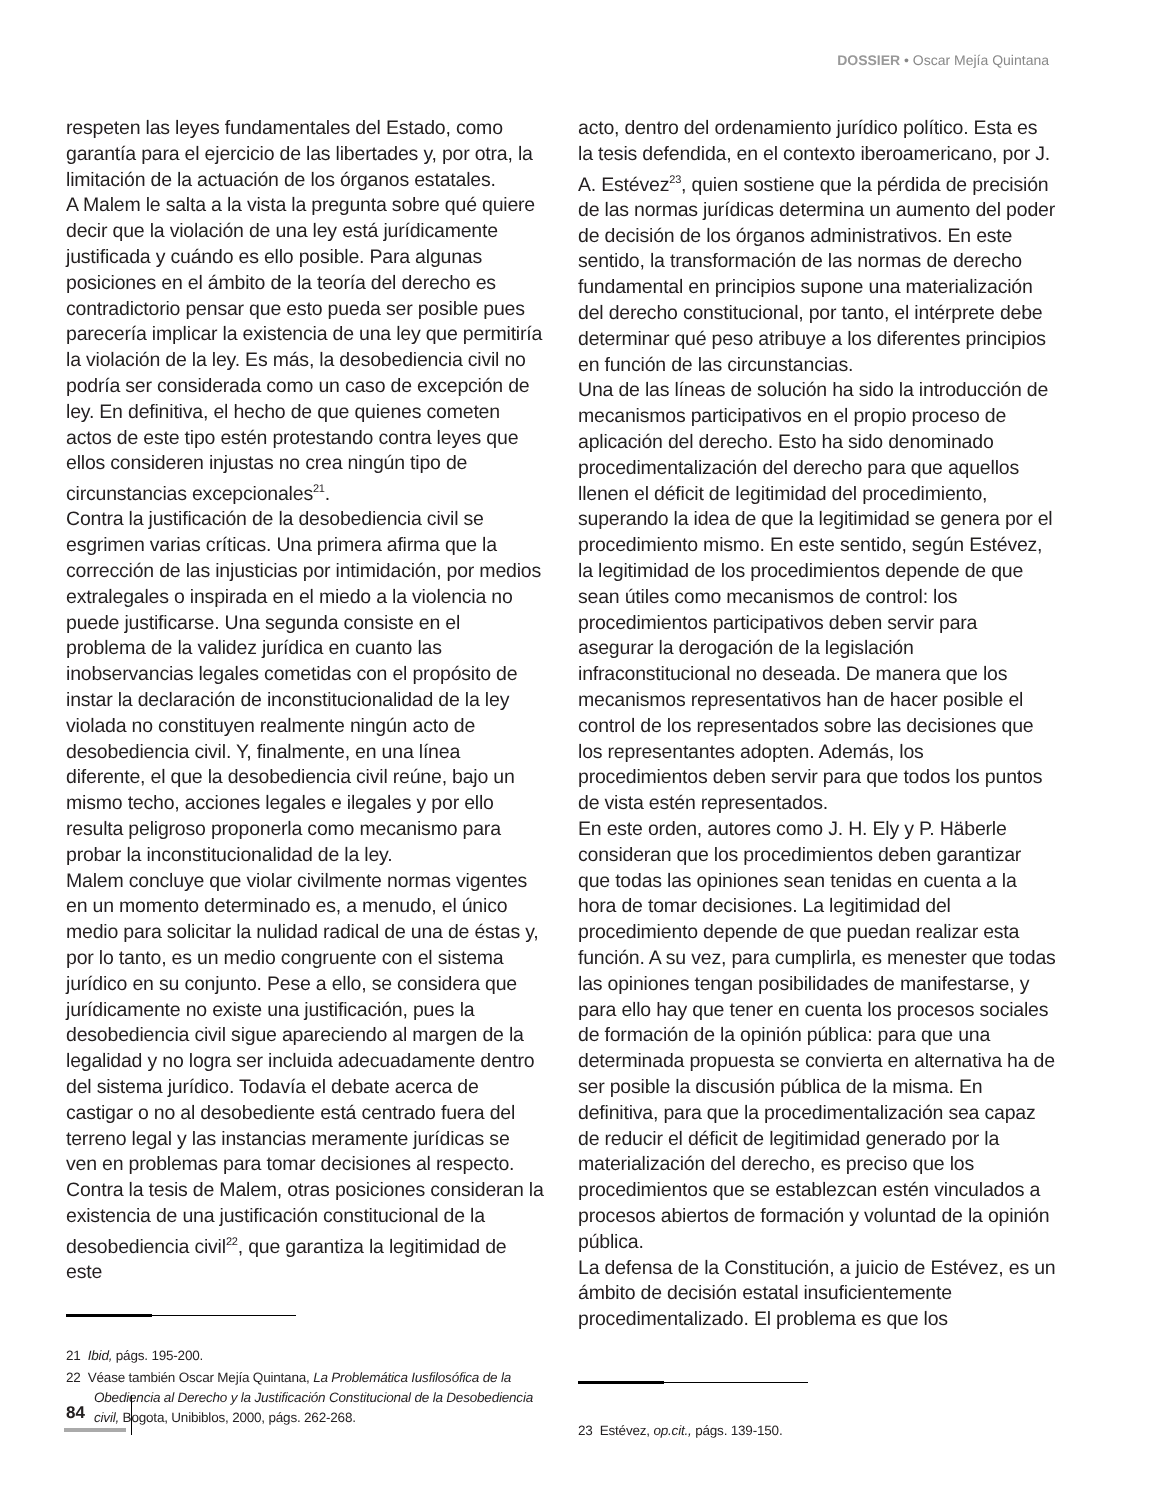DOSSIER • Oscar Mejía Quintana
respeten las leyes fundamentales del Estado, como garantía para el ejercicio de las libertades y, por otra, la limitación de la actuación de los órganos estatales.
A Malem le salta a la vista la pregunta sobre qué quiere decir que la violación de una ley está jurídicamente justificada y cuándo es ello posible. Para algunas posiciones en el ámbito de la teoría del derecho es contradictorio pensar que esto pueda ser posible pues parecería implicar la existencia de una ley que permitiría la violación de la ley. Es más, la desobediencia civil no podría ser considerada como un caso de excepción de ley. En definitiva, el hecho de que quienes cometen actos de este tipo estén protestando contra leyes que ellos consideren injustas no crea ningún tipo de circunstancias excepcionales<sup>21</sup>.
Contra la justificación de la desobediencia civil se esgrimen varias críticas. Una primera afirma que la corrección de las injusticias por intimidación, por medios extralegales o inspirada en el miedo a la violencia no puede justificarse. Una segunda consiste en el problema de la validez jurídica en cuanto las inobservancias legales cometidas con el propósito de instar la declaración de inconstitucionalidad de la ley violada no constituyen realmente ningún acto de desobediencia civil. Y, finalmente, en una línea diferente, el que la desobediencia civil reúne, bajo un mismo techo, acciones legales e ilegales y por ello resulta peligroso proponerla como mecanismo para probar la inconstitucionalidad de la ley.
Malem concluye que violar civilmente normas vigentes en un momento determinado es, a menudo, el único medio para solicitar la nulidad radical de una de éstas y, por lo tanto, es un medio congruente con el sistema jurídico en su conjunto. Pese a ello, se considera que jurídicamente no existe una justificación, pues la desobediencia civil sigue apareciendo al margen de la legalidad y no logra ser incluida adecuadamente dentro del sistema jurídico. Todavía el debate acerca de castigar o no al desobediente está centrado fuera del terreno legal y las instancias meramente jurídicas se ven en problemas para tomar decisiones al respecto.
Contra la tesis de Malem, otras posiciones consideran la existencia de una justificación constitucional de la desobediencia civil<sup>22</sup>, que garantiza la legitimidad de este
21 Ibid, págs. 195-200.
22 Véase también Oscar Mejía Quintana, La Problemática Iusfilosófica de la Obediencia al Derecho y la Justificación Constitucional de la Desobediencia civil, Bogota, Unibiblos, 2000, págs. 262-268.
acto, dentro del ordenamiento jurídico político. Esta es la tesis defendida, en el contexto iberoamericano, por J. A. Estévez<sup>23</sup>, quien sostiene que la pérdida de precisión de las normas jurídicas determina un aumento del poder de decisión de los órganos administrativos. En este sentido, la transformación de las normas de derecho fundamental en principios supone una materialización del derecho constitucional, por tanto, el intérprete debe determinar qué peso atribuye a los diferentes principios en función de las circunstancias.
Una de las líneas de solución ha sido la introducción de mecanismos participativos en el propio proceso de aplicación del derecho. Esto ha sido denominado procedimentalización del derecho para que aquellos llenen el déficit de legitimidad del procedimiento, superando la idea de que la legitimidad se genera por el procedimiento mismo. En este sentido, según Estévez, la legitimidad de los procedimientos depende de que sean útiles como mecanismos de control: los procedimientos participativos deben servir para asegurar la derogación de la legislación infraconstitucional no deseada. De manera que los mecanismos representativos han de hacer posible el control de los representados sobre las decisiones que los representantes adopten. Además, los procedimientos deben servir para que todos los puntos de vista estén representados.
En este orden, autores como J. H. Ely y P. Häberle consideran que los procedimientos deben garantizar que todas las opiniones sean tenidas en cuenta a la hora de tomar decisiones. La legitimidad del procedimiento depende de que puedan realizar esta función. A su vez, para cumplirla, es menester que todas las opiniones tengan posibilidades de manifestarse, y para ello hay que tener en cuenta los procesos sociales de formación de la opinión pública: para que una determinada propuesta se convierta en alternativa ha de ser posible la discusión pública de la misma. En definitiva, para que la procedimentalización sea capaz de reducir el déficit de legitimidad generado por la materialización del derecho, es preciso que los procedimientos que se establezcan estén vinculados a procesos abiertos de formación y voluntad de la opinión pública.
La defensa de la Constitución, a juicio de Estévez, es un ámbito de decisión estatal insuficientemente procedimentalizado. El problema es que los
23 Estévez, op.cit., págs. 139-150.
84